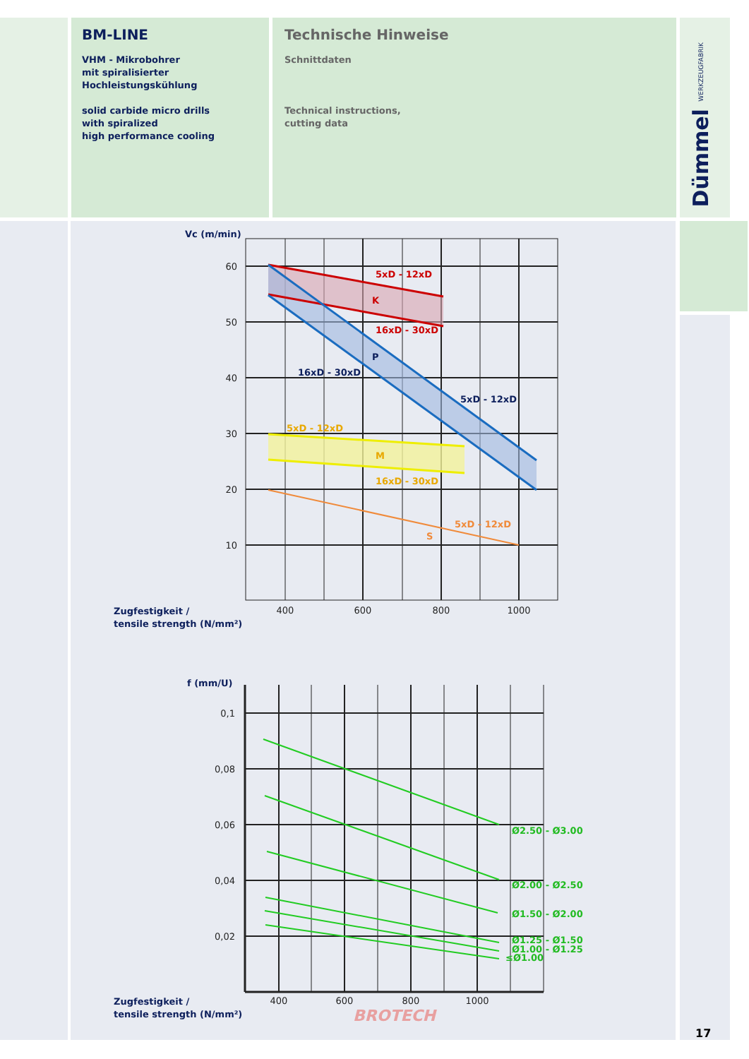BM-LINE
VHM - Mikrobohrer
mit spiralisierter
Hochleistungskühlung
solid carbide micro drills
with spiralized
high performance cooling
Technische Hinweise
Schnittdaten
Technical instructions,
cutting data
Dümmel WERKZEUGFABRIK
Vc (m/min)
5xD - 12xD
K
16xD - 30xD
P
16xD - 30xD
5xD - 12xD
5xD - 12xD
M
16xD - 30xD
5xD - 12xD
S
60
50
40
30
20
10
400
600
800
1000
Zugfestigkeit /
tensile strength (N/mm²)
f (mm/U)
Ø2.50 - Ø3.00
Ø2.00 - Ø2.50
Ø1.50 - Ø2.00
Ø1.25 - Ø1.50
Ø1.00 - Ø1.25
≤Ø1.00
0,1
0,08
0,06
0,04
0,02
400
600
800
1000
Zugfestigkeit /
tensile strength (N/mm²)
BROTECH
17